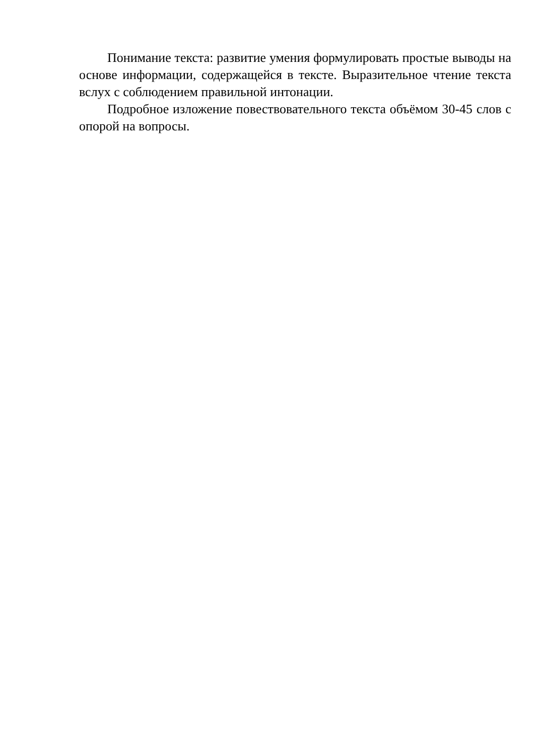Понимание текста: развитие умения формулировать простые выводы на основе информации, содержащейся в тексте. Выразительное чтение текста вслух с соблюдением правильной интонации.
Подробное изложение повествовательного текста объёмом 30-45 слов с опорой на вопросы.